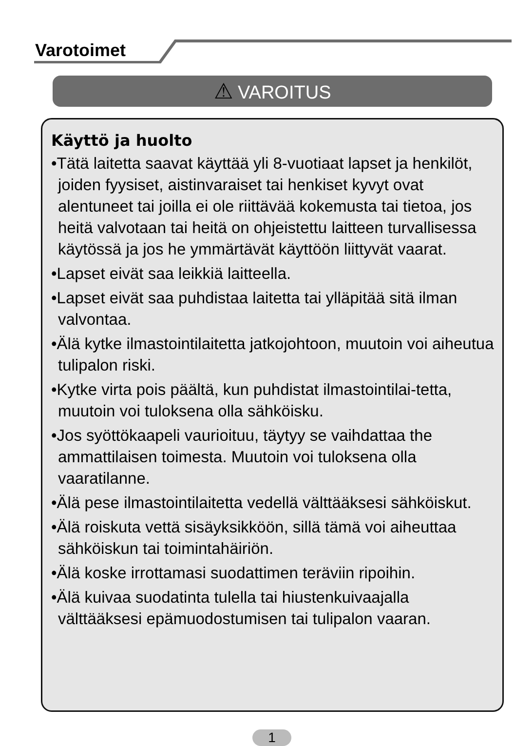Varotoimet
⚠ VAROITUS
Käyttö ja huolto
•Tätä laitetta saavat käyttää yli 8-vuotiaat lapset ja henkilöt, joiden fyysiset, aistinvaraiset tai henkiset kyvyt ovat alentuneet tai joilla ei ole riittävää kokemusta tai tietoa, jos heitä valvotaan tai heitä on ohjeistettu laitteen turvallisessa käytössä ja jos he ymmärtävät käyttöön liittyvät vaarat.
•Lapset eivät saa leikkiä laitteella.
•Lapset eivät saa puhdistaa laitetta tai ylläpitää sitä ilman valvontaa.
•Älä kytke ilmastointilaitetta jatkojohtoon, muutoin voi aiheutua tulipalon riski.
•Kytke virta pois päältä, kun puhdistat ilmastointilai-tetta, muutoin voi tuloksena olla sähköisku.
•Jos syöttökaapeli vaurioituu, täytyy se vaihdattaa the ammattilaisen toimesta. Muutoin voi tuloksena olla vaaratilanne.
•Älä pese ilmastointilaitetta vedellä välttääksesi sähköiskut.
•Älä roiskuta vettä sisäyksikköön, sillä tämä voi aiheuttaa sähköiskun tai toimintahäiriön.
•Älä koske irrottamasi suodattimen teräviin ripoihin.
•Älä kuivaa suodatinta tulella tai hiustenkuivaajalla välttääksesi epämuodostumisen tai tulipalon vaaran.
1